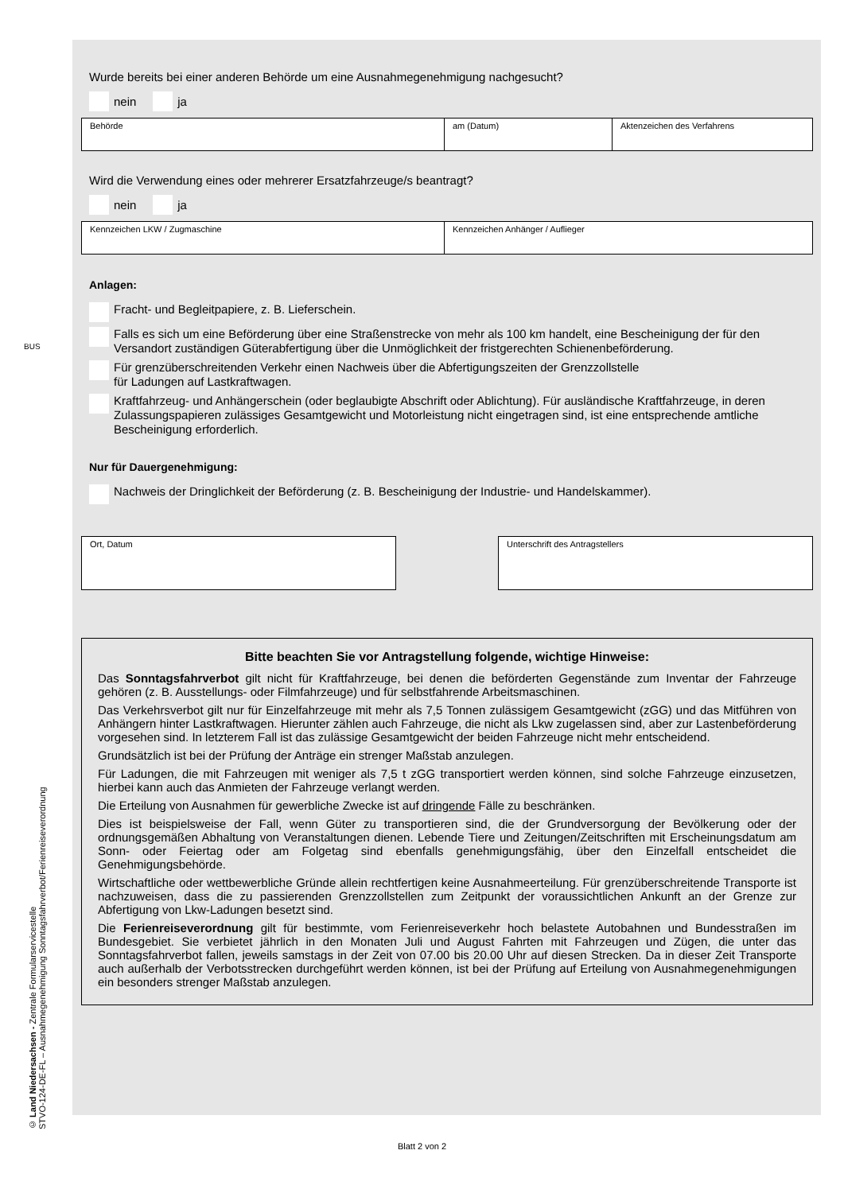BUS
Wurde bereits bei einer anderen Behörde um eine Ausnahmegenehmigung nachgesucht?
nein ja
Behörde am (Datum) Aktenzeichen des Verfahrens
Wird die Verwendung eines oder mehrerer Ersatzfahrzeuge/s beantragt?
nein ja
Kennzeichen LKW / Zugmaschine Kennzeichen Anhänger / Auflieger
Anlagen:
Fracht- und Begleitpapiere, z. B. Lieferschein.
Falls es sich um eine Beförderung über eine Straßenstrecke von mehr als 100 km handelt, eine Bescheinigung der für den Versandort zuständigen Güterabfertigung über die Unmöglichkeit der fristgerechten Schienenbeförderung.
Für grenzüberschreitenden Verkehr einen Nachweis über die Abfertigungszeiten der Grenzzollstelle
für Ladungen auf Lastkraftwagen.
Kraftfahrzeug- und Anhängerschein (oder beglaubigte Abschrift oder Ablichtung). Für ausländische Kraftfahrzeuge, in deren Zulassungspapieren zulässiges Gesamtgewicht und Motorleistung nicht eingetragen sind, ist eine entsprechende amtliche Bescheinigung erforderlich.
Nur für Dauergenehmigung:
Nachweis der Dringlichkeit der Beförderung (z. B. Bescheinigung der Industrie- und Handelskammer).
Ort, Datum Unterschrift des Antragstellers
Bitte beachten Sie vor Antragstellung folgende, wichtige Hinweise:
Das Sonntagsfahrverbot gilt nicht für Kraftfahrzeuge, bei denen die beförderten Gegenstände zum Inventar der Fahrzeuge gehören (z. B. Ausstellungs- oder Filmfahrzeuge) und für selbstfahrende Arbeitsmaschinen.
Das Verkehrsverbot gilt nur für Einzelfahrzeuge mit mehr als 7,5 Tonnen zulässigem Gesamtgewicht (zGG) und das Mitführen von Anhängern hinter Lastkraftwagen. Hierunter zählen auch Fahrzeuge, die nicht als Lkw zugelassen sind, aber zur Lastenbeförderung vorgesehen sind. In letzterem Fall ist das zulässige Gesamtgewicht der beiden Fahrzeuge nicht mehr entscheidend.
Grundsätzlich ist bei der Prüfung der Anträge ein strenger Maßstab anzulegen.
Für Ladungen, die mit Fahrzeugen mit weniger als 7,5 t zGG transportiert werden können, sind solche Fahrzeuge einzusetzen, hierbei kann auch das Anmieten der Fahrzeuge verlangt werden.
Die Erteilung von Ausnahmen für gewerbliche Zwecke ist auf dringende Fälle zu beschränken.
Dies ist beispielsweise der Fall, wenn Güter zu transportieren sind, die der Grundversorgung der Bevölkerung oder der ordnungsgemäßen Abhaltung von Veranstaltungen dienen. Lebende Tiere und Zeitungen/Zeitschriften mit Erscheinungsdatum am Sonn- oder Feiertag oder am Folgetag sind ebenfalls genehmigungsfähig, über den Einzelfall entscheidet die Genehmigungsbehörde.
Wirtschaftliche oder wettbewerbliche Gründe allein rechtfertigen keine Ausnahmeerteilung. Für grenzüberschreitende Transporte ist nachzuweisen, dass die zu passierenden Grenzzollstellen zum Zeitpunkt der voraussichtlichen Ankunft an der Grenze zur Abfertigung von Lkw-Ladungen besetzt sind.
Die Ferienreiseverordnung gilt für bestimmte, vom Ferienreiseverkehr hoch belastete Autobahnen und Bundesstraßen im Bundesgebiet. Sie verbietet jährlich in den Monaten Juli und August Fahrten mit Fahrzeugen und Zügen, die unter das Sonntagsfahrverbot fallen, jeweils samstags in der Zeit von 07.00 bis 20.00 Uhr auf diesen Strecken. Da in dieser Zeit Transporte auch außerhalb der Verbotsstrecken durchgeführt werden können, ist bei der Prüfung auf Erteilung von Ausnahmegenehmigungen ein besonders strenger Maßstab anzulegen.
© Land Niedersachsen - Zentrale Formularservicestelle
STVO-124-DE-FL – Ausnahmegenehmigung Sonntagsfahrverbot/Ferienreiseverordnung
Blatt 2 von 2